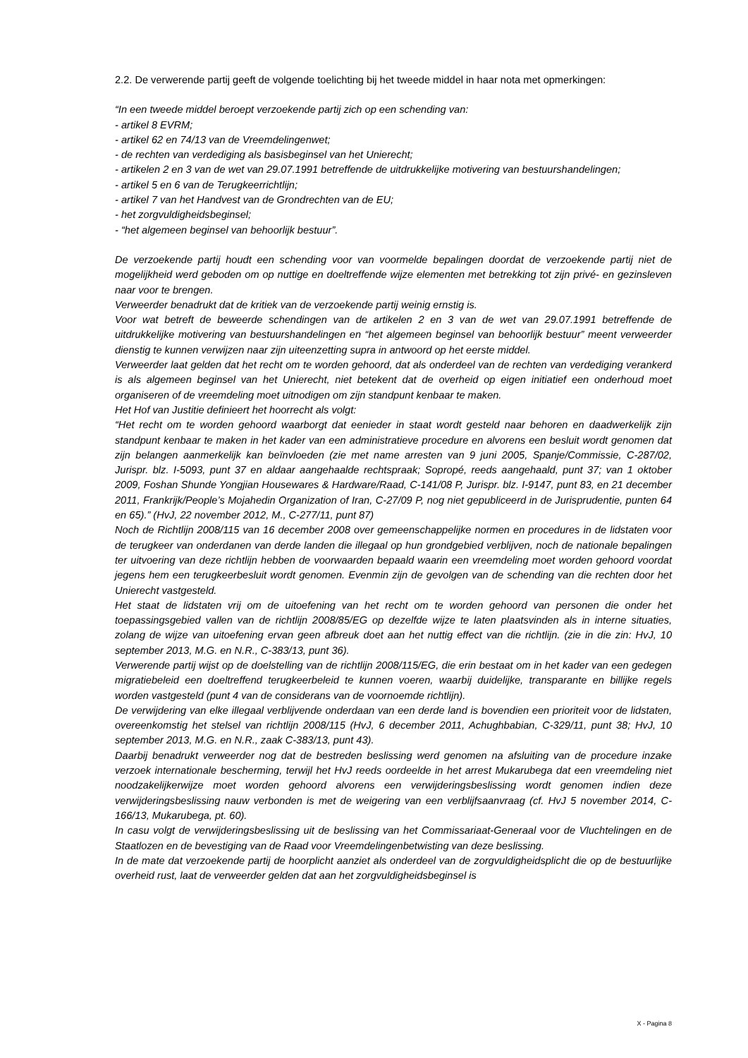2.2. De verwerende partij geeft de volgende toelichting bij het tweede middel in haar nota met opmerkingen:
“In een tweede middel beroept verzoekende partij zich op een schending van:
- artikel 8 EVRM;
- artikel 62 en 74/13 van de Vreemdelingenwet;
- de rechten van verdediging als basisbeginsel van het Unierecht;
- artikelen 2 en 3 van de wet van 29.07.1991 betreffende de uitdrukkelijke motivering van bestuurshandelingen;
- artikel 5 en 6 van de Terugkeerrichtlijn;
- artikel 7 van het Handvest van de Grondrechten van de EU;
- het zorgvuldigheidsbeginsel;
- “het algemeen beginsel van behoorlijk bestuur”.
De verzoekende partij houdt een schending voor van voormelde bepalingen doordat de verzoekende partij niet de mogelijkheid werd geboden om op nuttige en doeltreffende wijze elementen met betrekking tot zijn privé- en gezinsleven naar voor te brengen.
Verweerder benadrukt dat de kritiek van de verzoekende partij weinig ernstig is.
Voor wat betreft de beweerde schendingen van de artikelen 2 en 3 van de wet van 29.07.1991 betreffende de uitdrukkelijke motivering van bestuurshandelingen en “het algemeen beginsel van behoorlijk bestuur” meent verweerder dienstig te kunnen verwijzen naar zijn uiteenzetting supra in antwoord op het eerste middel.
Verweerder laat gelden dat het recht om te worden gehoord, dat als onderdeel van de rechten van verdediging verankerd is als algemeen beginsel van het Unierecht, niet betekent dat de overheid op eigen initiatief een onderhoud moet organiseren of de vreemdeling moet uitnodigen om zijn standpunt kenbaar te maken.
Het Hof van Justitie definieert het hoorrecht als volgt:
“Het recht om te worden gehoord waarborgt dat eenieder in staat wordt gesteld naar behoren en daadwerkelijk zijn standpunt kenbaar te maken in het kader van een administratieve procedure en alvorens een besluit wordt genomen dat zijn belangen aanmerkelijk kan beïnvloeden (zie met name arresten van 9 juni 2005, Spanje/Commissie, C-287/02, Jurispr. blz. I-5093, punt 37 en aldaar aangehaalde rechtspraak; Sopropé, reeds aangehaald, punt 37; van 1 oktober 2009, Foshan Shunde Yongjian Housewares & Hardware/Raad, C-141/08 P, Jurispr. blz. I-9147, punt 83, en 21 december 2011, Frankrijk/People’s Mojahedin Organization of Iran, C-27/09 P, nog niet gepubliceerd in de Jurisprudentie, punten 64 en 65).” (HvJ, 22 november 2012, M., C-277/11, punt 87)
Noch de Richtlijn 2008/115 van 16 december 2008 over gemeenschappelijke normen en procedures in de lidstaten voor de terugkeer van onderdanen van derde landen die illegaal op hun grondgebied verblijven, noch de nationale bepalingen ter uitvoering van deze richtlijn hebben de voorwaarden bepaald waarin een vreemdeling moet worden gehoord voordat jegens hem een terugkeerbesluit wordt genomen. Evenmin zijn de gevolgen van de schending van die rechten door het Unierecht vastgesteld.
Het staat de lidstaten vrij om de uitoefening van het recht om te worden gehoord van personen die onder het toepassingsgebied vallen van de richtlijn 2008/85/EG op dezelfde wijze te laten plaatsvinden als in interne situaties, zolang de wijze van uitoefening ervan geen afbreuk doet aan het nuttig effect van die richtlijn. (zie in die zin: HvJ, 10 september 2013, M.G. en N.R., C-383/13, punt 36).
Verwerende partij wijst op de doelstelling van de richtlijn 2008/115/EG, die erin bestaat om in het kader van een gedegen migratiebeleid een doeltreffend terugkeerbeleid te kunnen voeren, waarbij duidelijke, transparante en billijke regels worden vastgesteld (punt 4 van de considerans van de voornoemde richtlijn).
De verwijdering van elke illegaal verblijvende onderdaan van een derde land is bovendien een prioriteit voor de lidstaten, overeenkomstig het stelsel van richtlijn 2008/115 (HvJ, 6 december 2011, Achughbabian, C-329/11, punt 38; HvJ, 10 september 2013, M.G. en N.R., zaak C-383/13, punt 43).
Daarbij benadrukt verweerder nog dat de bestreden beslissing werd genomen na afsluiting van de procedure inzake verzoek internationale bescherming, terwijl het HvJ reeds oordeelde in het arrest Mukarubega dat een vreemdeling niet noodzakelijkerwijze moet worden gehoord alvorens een verwijderingsbeslissing wordt genomen indien deze verwijderingsbeslissing nauw verbonden is met de weigering van een verblijfsaanvraag (cf. HvJ 5 november 2014, C-166/13, Mukarubega, pt. 60).
In casu volgt de verwijderingsbeslissing uit de beslissing van het Commissariaat-Generaal voor de Vluchtelingen en de Staatlozen en de bevestiging van de Raad voor Vreemdelingenbetwisting van deze beslissing.
In de mate dat verzoekende partij de hoorplicht aanziet als onderdeel van de zorgvuldigheidsplicht die op de bestuurlijke overheid rust, laat de verweerder gelden dat aan het zorgvuldigheidsbeginsel is
X - Pagina 8